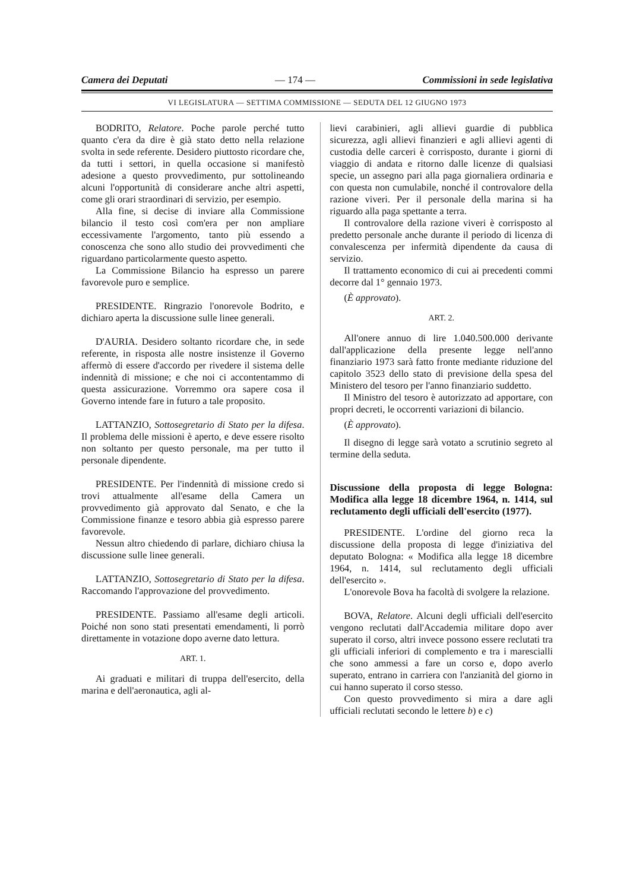Camera dei Deputati — 174 — Commissioni in sede legislativa
VI LEGISLATURA — SETTIMA COMMISSIONE — SEDUTA DEL 12 GIUGNO 1973
BODRITO, Relatore. Poche parole perché tutto quanto c'era da dire è già stato detto nella relazione svolta in sede referente. Desidero piuttosto ricordare che, da tutti i settori, in quella occasione si manifestò adesione a questo provvedimento, pur sottolineando alcuni l'opportunità di considerare anche altri aspetti, come gli orari straordinari di servizio, per esempio.
Alla fine, si decise di inviare alla Commissione bilancio il testo così com'era per non ampliare eccessivamente l'argomento, tanto più essendo a conoscenza che sono allo studio dei provvedimenti che riguardano particolarmente questo aspetto.
La Commissione Bilancio ha espresso un parere favorevole puro e semplice.
PRESIDENTE. Ringrazio l'onorevole Bodrito, e dichiaro aperta la discussione sulle linee generali.
D'AURIA. Desidero soltanto ricordare che, in sede referente, in risposta alle nostre insistenze il Governo affermò di essere d'accordo per rivedere il sistema delle indennità di missione; e che noi ci accontentammo di questa assicurazione. Vorremmo ora sapere cosa il Governo intende fare in futuro a tale proposito.
LATTANZIO, Sottosegretario di Stato per la difesa. Il problema delle missioni è aperto, e deve essere risolto non soltanto per questo personale, ma per tutto il personale dipendente.
PRESIDENTE. Per l'indennità di missione credo si trovi attualmente all'esame della Camera un provvedimento già approvato dal Senato, e che la Commissione finanze e tesoro abbia già espresso parere favorevole.
Nessun altro chiedendo di parlare, dichiaro chiusa la discussione sulle linee generali.
LATTANZIO, Sottosegretario di Stato per la difesa. Raccomando l'approvazione del provvedimento.
PRESIDENTE. Passiamo all'esame degli articoli. Poiché non sono stati presentati emendamenti, li porrò direttamente in votazione dopo averne dato lettura.
ART. 1.
Ai graduati e militari di truppa dell'esercito, della marina e dell'aeronautica, agli al-
lievi carabinieri, agli allievi guardie di pubblica sicurezza, agli allievi finanzieri e agli allievi agenti di custodia delle carceri è corrisposto, durante i giorni di viaggio di andata e ritorno dalle licenze di qualsiasi specie, un assegno pari alla paga giornaliera ordinaria e con questa non cumulabile, nonché il controvalore della razione viveri. Per il personale della marina si ha riguardo alla paga spettante a terra.
Il controvalore della razione viveri è corrisposto al predetto personale anche durante il periodo di licenza di convalescenza per infermità dipendente da causa di servizio.
Il trattamento economico di cui ai precedenti commi decorre dal 1° gennaio 1973.
(È approvato).
ART. 2.
All'onere annuo di lire 1.040.500.000 derivante dall'applicazione della presente legge nell'anno finanziario 1973 sarà fatto fronte mediante riduzione del capitolo 3523 dello stato di previsione della spesa del Ministero del tesoro per l'anno finanziario suddetto.
Il Ministro del tesoro è autorizzato ad apportare, con propri decreti, le occorrenti variazioni di bilancio.
(È approvato).
Il disegno di legge sarà votato a scrutinio segreto al termine della seduta.
Discussione della proposta di legge Bologna: Modifica alla legge 18 dicembre 1964, n. 1414, sul reclutamento degli ufficiali dell'esercito (1977).
PRESIDENTE. L'ordine del giorno reca la discussione della proposta di legge d'iniziativa del deputato Bologna: « Modifica alla legge 18 dicembre 1964, n. 1414, sul reclutamento degli ufficiali dell'esercito ».
L'onorevole Bova ha facoltà di svolgere la relazione.
BOVA, Relatore. Alcuni degli ufficiali dell'esercito vengono reclutati dall'Accademia militare dopo aver superato il corso, altri invece possono essere reclutati tra gli ufficiali inferiori di complemento e tra i marescialli che sono ammessi a fare un corso e, dopo averlo superato, entrano in carriera con l'anzianità del giorno in cui hanno superato il corso stesso.
Con questo provvedimento si mira a dare agli ufficiali reclutati secondo le lettere b) e c)